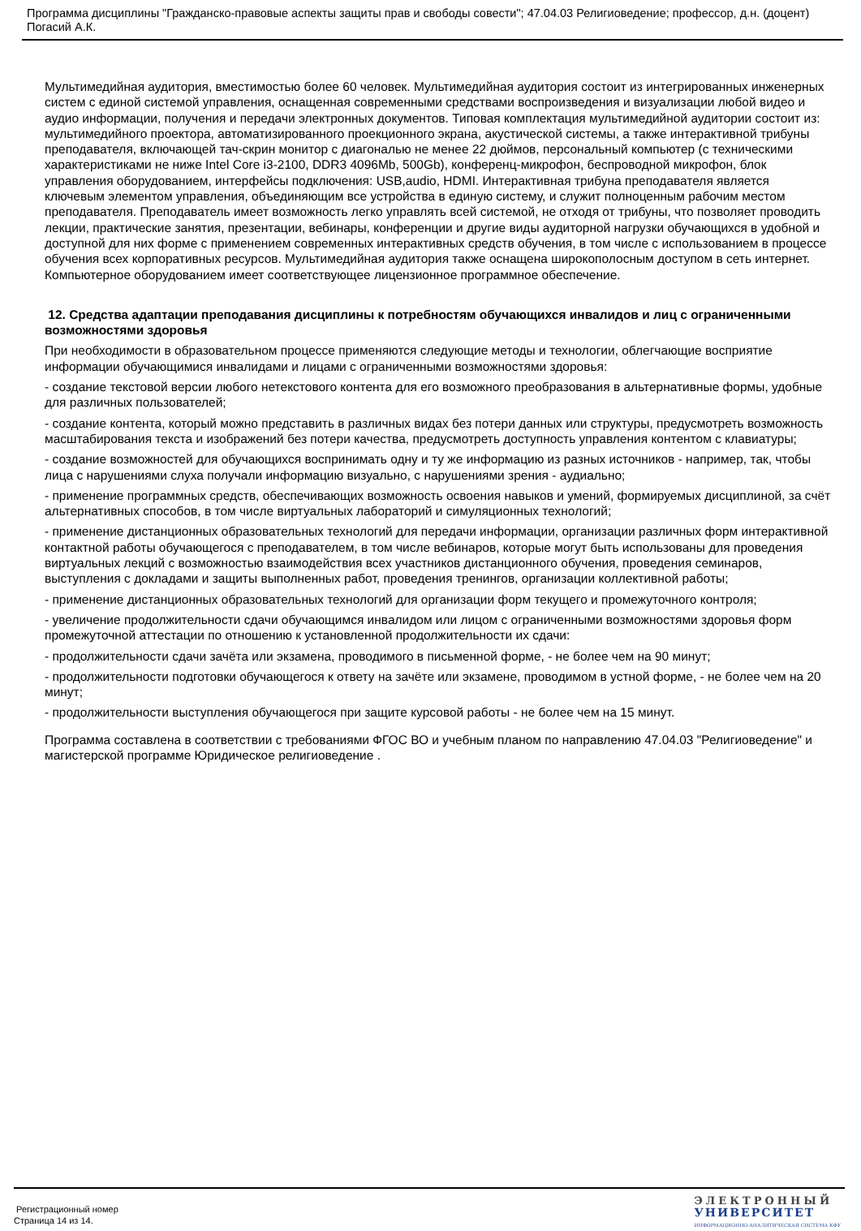Программа дисциплины "Гражданско-правовые аспекты защиты прав и свободы совести"; 47.04.03 Религиоведение; профессор, д.н. (доцент) Погасий А.К.
Мультимедийная аудитория, вместимостью более 60 человек. Мультимедийная аудитория состоит из интегрированных инженерных систем с единой системой управления, оснащенная современными средствами воспроизведения и визуализации любой видео и аудио информации, получения и передачи электронных документов. Типовая комплектация мультимедийной аудитории состоит из: мультимедийного проектора, автоматизированного проекционного экрана, акустической системы, а также интерактивной трибуны преподавателя, включающей тач-скрин монитор с диагональю не менее 22 дюймов, персональный компьютер (с техническими характеристиками не ниже Intel Core i3-2100, DDR3 4096Mb, 500Gb), конференц-микрофон, беспроводной микрофон, блок управления оборудованием, интерфейсы подключения: USB,audio, HDMI. Интерактивная трибуна преподавателя является ключевым элементом управления, объединяющим все устройства в единую систему, и служит полноценным рабочим местом преподавателя. Преподаватель имеет возможность легко управлять всей системой, не отходя от трибуны, что позволяет проводить лекции, практические занятия, презентации, вебинары, конференции и другие виды аудиторной нагрузки обучающихся в удобной и доступной для них форме с применением современных интерактивных средств обучения, в том числе с использованием в процессе обучения всех корпоративных ресурсов. Мультимедийная аудитория также оснащена широкополосным доступом в сеть интернет. Компьютерное оборудованием имеет соответствующее лицензионное программное обеспечение.
12. Средства адаптации преподавания дисциплины к потребностям обучающихся инвалидов и лиц с ограниченными возможностями здоровья
При необходимости в образовательном процессе применяются следующие методы и технологии, облегчающие восприятие информации обучающимися инвалидами и лицами с ограниченными возможностями здоровья:
- создание текстовой версии любого нетекстового контента для его возможного преобразования в альтернативные формы, удобные для различных пользователей;
- создание контента, который можно представить в различных видах без потери данных или структуры, предусмотреть возможность масштабирования текста и изображений без потери качества, предусмотреть доступность управления контентом с клавиатуры;
- создание возможностей для обучающихся воспринимать одну и ту же информацию из разных источников - например, так, чтобы лица с нарушениями слуха получали информацию визуально, с нарушениями зрения - аудиально;
- применение программных средств, обеспечивающих возможность освоения навыков и умений, формируемых дисциплиной, за счёт альтернативных способов, в том числе виртуальных лабораторий и симуляционных технологий;
- применение дистанционных образовательных технологий для передачи информации, организации различных форм интерактивной контактной работы обучающегося с преподавателем, в том числе вебинаров, которые могут быть использованы для проведения виртуальных лекций с возможностью взаимодействия всех участников дистанционного обучения, проведения семинаров, выступления с докладами и защиты выполненных работ, проведения тренингов, организации коллективной работы;
- применение дистанционных образовательных технологий для организации форм текущего и промежуточного контроля;
- увеличение продолжительности сдачи обучающимся инвалидом или лицом с ограниченными возможностями здоровья форм промежуточной аттестации по отношению к установленной продолжительности их сдачи:
- продолжительности сдачи зачёта или экзамена, проводимого в письменной форме, - не более чем на 90 минут;
- продолжительности подготовки обучающегося к ответу на зачёте или экзамене, проводимом в устной форме, - не более чем на 20 минут;
- продолжительности выступления обучающегося при защите курсовой работы - не более чем на 15 минут.
Программа составлена в соответствии с требованиями ФГОС ВО и учебным планом по направлению 47.04.03 "Религиоведение" и магистерской программе Юридическое религиоведение .
Регистрационный номер
Страница 14 из 14.
ЭЛЕКТРОННЫЙ
УНИВЕРСИТЕТ
ИНФОРМАЦИОННО-АНАЛИТИЧЕСКАЯ СИСТЕМА КФУ